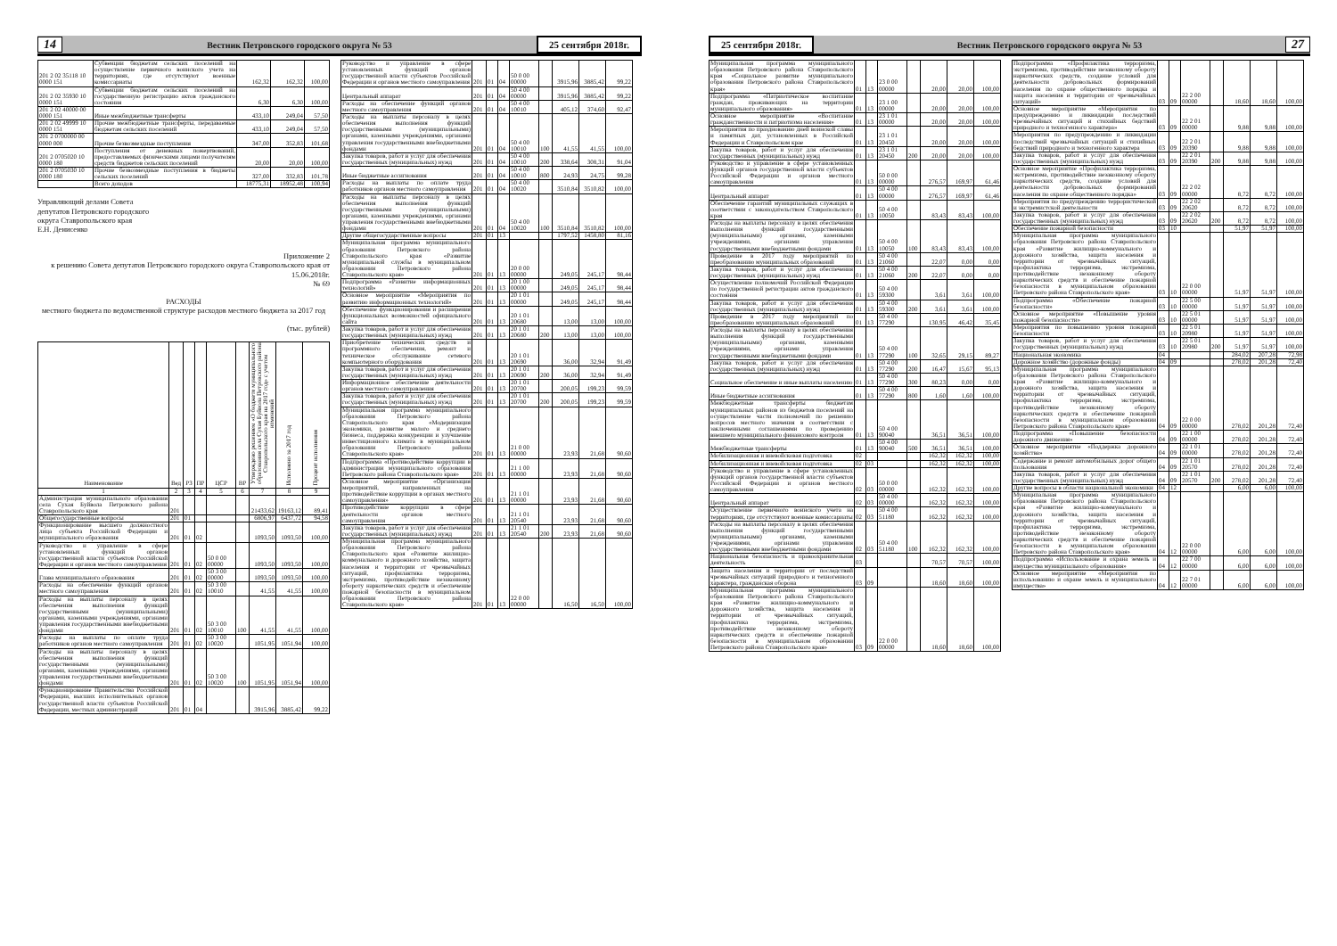14
Вестник Петровского городского округа № 53
25 сентября 2018г.
| 201 2 02 35118 10 0000 151 | Субвенции бюджетам сельских поселений на осуществление первичного воинского учета на территориях, где отсутствуют военные комиссариаты | 162,32 | 162,32 | 100,00 |
| 201 2 02 35930 10 0000 151 | Субвенции бюджетам сельских поселений на государственную регистрацию актов гражданского состояния | 6,30 | 6,30 | 100,00 |
| 201 2 02 40000 00 0000 151 | Иные межбюджетные трансферты | 433,10 | 249,04 | 57,50 |
| 201 2 02 49999 10 0000 151 | Прочие межбюджетные трансферты, передаваемые бюджетам сельских поселений | 433,10 | 249,04 | 57,50 |
| 201 2 0700000 00 0000 000 | Прочие безвозмездные поступления | 347,00 | 352,83 | 101,68 |
| 201 2 0705020 10 0000 180 | Поступления от денежных пожертвований, предоставляемых физическими лицами получателям средств бюджетов сельских поселений | 20,00 | 20,00 | 100,00 |
| 201 2 0705030 10 0000 180 | Прочие безвозмездные поступления в бюджеты сельских поселений | 327,00 | 332,83 | 101,78 |
| | Всего доходов | 18775,31 | 18952,48 | 100,94 |
Управляющий делами Совета
депутатов Петровского городского
округа Ставропольского края
Е.Н. Денисенко
Приложение 2
к решению Совета депутатов Петровского городского округа Ставропольского края от 15.06.2018г.
№ 69
РАСХОДЫ
местного бюджета по ведомственной структуре расходов местного бюджета за 2017 год
(тыс. рублей)
| Наименование | Вед | РЗ | ПР | ЦСР | ВР | Утверждено решением «О бюджете муниципального образования села Сухая Буйвола Петровского района Ставропольского края на 2017 год» с учетом изменений | Исполнено за 2017 год | Процент исполнения |
| --- | --- | --- | --- | --- | --- | --- | --- | --- |
| 1 | 2 | 3 | 4 | 5 | 6 | 7 | 8 | 9 |
| Администрация муниципального образования села Сухая Буйвола Петровского района Ставропольского края | 201 | | | | | 21433,62 | 19163,12 | 89,41 |
| Общегосударственные вопросы | 201 | 01 | | | | 6806,97 | 6437,72 | 94,58 |
| Функционирование высшего должностного лица субъекта Российской Федерации и муниципального образования | 201 | 01 | 02 | | | 1093,50 | 1093,50 | 100,00 |
| Руководство и управление в сфере установленных функций органов государственной власти субъектов Российской Федерации и органов местного самоуправления | 201 | 01 | 02 | 50 0 00 00000 | | 1093,50 | 1093,50 | 100,00 |
| Глава муниципального образования | 201 | 01 | 02 | 50 3 00 00000 | | 1093,50 | 1093,50 | 100,00 |
| Расходы на обеспечение функций органов местного самоуправления | 201 | 01 | 02 | 50 3 00 10010 | | 41,55 | 41,55 | 100,00 |
| Расходы на выплаты персоналу в целях обеспечения выполнения функций государственными (муниципальными) органами, казенными учреждениями, органами управления государственными внебюджетными фондами | 201 | 01 | 02 | 50 3 00 10010 | 100 | 41,55 | 41,55 | 100,00 |
| Расходы на выплаты по оплате труда работников органов местного самоуправления | 201 | 01 | 02 | 50 3 00 10020 | | 1051,95 | 1051,94 | 100,00 |
| Расходы на выплаты персоналу в целях обеспечения выполнения функций государственными (муниципальными) органами, казенными учреждениями, органами управления государственными внебюджетными фондами | 201 | 01 | 02 | 50 3 00 10020 | 100 | 1051,95 | 1051,94 | 100,00 |
| Функционирование Правительства Российской Федерации, высших исполнительных органов государственной власти субъектов Российской Федерации, местных администраций | 201 | 01 | 04 | | | 3915,96 | 3885,42 | 99,22 |
| Руководство и управление в сфере установленных функций органов государственной власти субъектов Российской Федерации и органов местного самоуправления | 201 | 01 | 04 | 50 0 00 00000 | | 3915,96 | 3885,42 | 99,22 |
| Центральный аппарат | 201 | 01 | 04 | 50 4 00 00000 | | 3915,96 | 3885,42 | 99,22 |
| Расходы на обеспечение функций органов местного самоуправления | 201 | 01 | 04 | 50 4 00 10010 | | 405,12 | 374,60 | 92,47 |
| Расходы на выплаты персоналу в целях обеспечения выполнения функций государственными (муниципальными) органами, казенными учреждениями, органами управления государственными внебюджетными фондами | 201 | 01 | 04 | 50 4 00 10010 | 100 | 41,55 | 41,55 | 100,00 |
| Закупка товаров, работ и услуг для обеспечения государственных (муниципальных) нужд | 201 | 01 | 04 | 50 4 00 10010 | 200 | 338,64 | 308,31 | 91,04 |
| Иные бюджетные ассигнования | 201 | 01 | 04 | 50 4 00 10010 | 800 | 24,93 | 24,75 | 99,28 |
| Расходы на выплаты по оплате труда работников органов местного самоуправления | 201 | 01 | 04 | 50 4 00 10020 | | 3510,84 | 3510,82 | 100,00 |
| Расходы на выплаты персоналу в целях обеспечения выполнения функций государственными (муниципальными) органами, казенными учреждениями, органами управления государственными внебюджетными фондами | 201 | 01 | 04 | 50 4 00 10020 | 100 | 3510,84 | 3510,82 | 100,00 |
| Другие общегосударственные вопросы | 201 | 01 | 13 | | | 1797,52 | 1458,80 | 81,16 |
| Муниципальная программа муниципального образования Петровского района Ставропольского края «Развитие муниципальной службы в муниципальном образовании Петровского района Ставропольского края» | 201 | 01 | 13 | 20 0 00 00000 | | 249,05 | 245,17 | 98,44 |
| Подпрограмма «Развитие информационных технологий» | 201 | 01 | 13 | 20 1 00 00000 | | 249,05 | 245,17 | 98,44 |
| Основное мероприятие «Мероприятия по развитию информационных технологий» | 201 | 01 | 13 | 20 1 01 00000 | | 249,05 | 245,17 | 98,44 |
| Обеспечение функционирования и расширения функциональных возможностей официального сайта | 201 | 01 | 13 | 20 1 01 20680 | | 13,00 | 13,00 | 100,00 |
| Закупка товаров, работ и услуг для обеспечения государственных (муниципальных) нужд | 201 | 01 | 13 | 20 1 01 20680 | 200 | 13,00 | 13,00 | 100,00 |
| Приобретение технических средств и программного обеспечения, ремонт и техническое обслуживание сетевого компьютерного оборудования | 201 | 01 | 13 | 20 1 01 20690 | | 36,00 | 32,94 | 91,49 |
| Закупка товаров, работ и услуг для обеспечения государственных (муниципальных) нужд | 201 | 01 | 13 | 20 1 01 20690 | 200 | 36,00 | 32,94 | 91,49 |
| Информационное обеспечение деятельности органов местного самоуправления | 201 | 01 | 13 | 20 1 01 20700 | | 200,05 | 199,23 | 99,59 |
| Закупка товаров, работ и услуг для обеспечения государственных (муниципальных) нужд | 201 | 01 | 13 | 20 1 01 20700 | 200 | 200,05 | 199,23 | 99,59 |
| Муниципальная программа муниципального образования Петровского района Ставропольского края «Модернизация экономики, развитие малого и среднего бизнеса, поддержка конкуренции и улучшение инвестиционного климата в муниципальном образовании Петровского района Ставропольского края» | 201 | 01 | 13 | 21 0 00 00000 | | 23,93 | 21,68 | 90,60 |
| Подпрограмма «Противодействие коррупции в администрации муниципального образования Петровского района Ставропольского края» | 201 | 01 | 13 | 21 1 00 00000 | | 23,93 | 21,68 | 90,60 |
| Основное мероприятие «Организация мероприятий, направленных на противодействие коррупции в органах местного самоуправления» | 201 | 01 | 13 | 21 1 01 00000 | | 23,93 | 21,68 | 90,60 |
| Противодействие коррупции в сфере деятельности органов местного самоуправления | 201 | 01 | 13 | 21 1 01 20540 | | 23,93 | 21,68 | 90,60 |
| Закупка товаров, работ и услуг для обеспечения государственных (муниципальных) нужд | 201 | 01 | 13 | 21 1 01 20540 | 200 | 23,93 | 21,68 | 90,60 |
| Муниципальная программа муниципального образования Петровского района Ставропольского края «Развитие жилищно-коммунального и дорожного хозяйства, защита населения и территории от чрезвычайных ситуаций, профилактика терроризма, экстремизма, противодействие незаконному обороту наркотических средств и обеспечение пожарной безопасности в муниципальном образовании Петровского района Ставропольского края» | 201 | 01 | 13 | 22 0 00 00000 | | 16,50 | 16,50 | 100,00 |
25 сентября 2018г.
Вестник Петровского городского округа № 53
27
| Муниципальная программа муниципального образования Петровского района Ставропольского края «Социальное развитие муниципального образования Петровского района Ставропольского края» | 01 | 13 | 23 0 00 00000 | | 20,00 | 20,00 | 100,00 |
| Подпрограмма «Патриотическое воспитание граждан, проживающих на территории муниципального образования» | 01 | 13 | 23 1 00 00000 | | 20,00 | 20,00 | 100,00 |
| Основное мероприятие «Воспитание гражданственности и патриотизма населения» | 01 | 13 | 23 1 01 00000 | | 20,00 | 20,00 | 100,00 |
| Мероприятия по празднованию дней воинской славы и памятных дат, установленных в Российской Федерации и Ставропольском крае | 01 | 13 | 23 1 01 20450 | | 20,00 | 20,00 | 100,00 |
| Закупка товаров, работ и услуг для обеспечения государственных (муниципальных) нужд | 01 | 13 | 23 1 01 20450 | 200 | 20,00 | 20,00 | 100,00 |
| Руководство и управление в сфере установленных функций органов государственной власти субъектов Российской Федерации и органов местного самоуправления | 01 | 13 | 50 0 00 00000 | | 276,57 | 169,97 | 61,46 |
| Центральный аппарат | 01 | 13 | 50 4 00 00000 | | 276,57 | 169,97 | 61,46 |
| Обеспечение гарантий муниципальных служащих в соответствии с законодательством Ставропольского края | 01 | 13 | 50 4 00 10050 | | 83,43 | 83,43 | 100,00 |
| Расходы на выплаты персоналу в целях обеспечения выполнения функций государственными (муниципальными) органами, казенными учреждениями, органами управления государственными внебюджетными фондами | 01 | 13 | 50 4 00 10050 | 100 | 83,43 | 83,43 | 100,00 |
| Проведение в 2017 году мероприятий по преобразованию муниципальных образований | 01 | 13 | 50 4 00 21060 | | 22,07 | 0,00 | 0,00 |
| Закупка товаров, работ и услуг для обеспечения государственных (муниципальных) нужд | 01 | 13 | 50 4 00 21060 | 200 | 22,07 | 0,00 | 0,00 |
| Осуществление полномочий Российской Федерации по государственной регистрации актов гражданского состояния | 01 | 13 | 50 4 00 59300 | | 3,61 | 3,61 | 100,00 |
| Закупка товаров, работ и услуг для обеспечения государственных (муниципальных) нужд | 01 | 13 | 50 4 00 59300 | 200 | 3,61 | 3,61 | 100,00 |
| Проведение в 2017 году мероприятий по преобразованию муниципальных образований | 01 | 13 | 50 4 00 77290 | | 130,95 | 46,42 | 35,45 |
| Расходы на выплаты персоналу в целях обеспечения выполнения функций государственными (муниципальными) органами, казенными учреждениями, органами управления государственными внебюджетными фондами | 01 | 13 | 50 4 00 77290 | 100 | 32,65 | 29,15 | 89,27 |
| Закупка товаров, работ и услуг для обеспечения государственных (муниципальных) нужд | 01 | 13 | 50 4 00 77290 | 200 | 16,47 | 15,67 | 95,13 |
| Социальное обеспечение и иные выплаты населению | 01 | 13 | 50 4 00 77290 | 300 | 80,23 | 0,00 | 0,00 |
| Иные бюджетные ассигнования | 01 | 13 | 50 4 00 77290 | 800 | 1,60 | 1,60 | 100,00 |
| Межбюджетные трансферты бюджетам муниципальных районов из бюджетов поселений на осуществление части полномочий по решению вопросов местного значения в соответствии с заключенными соглашениями по проведению внешнего муниципального финансового контроля | 01 | 13 | 50 4 00 90040 | | 36,51 | 36,51 | 100,00 |
| Межбюджетные трансферты | 01 | 13 | 50 4 00 90040 | 500 | 36,51 | 36,51 | 100,00 |
| Мобилизационная и вневойсковая подготовка | 02 | | | | 162,32 | 162,32 | 100,00 |
| Мобилизационная и вневойсковая подготовка | 02 | 03 | | | 162,32 | 162,32 | 100,00 |
| Руководство и управление в сфере установленных функций органов государственной власти субъектов Российской Федерации и органов местного самоуправления | 02 | 03 | 50 0 00 00000 | | 162,32 | 162,32 | 100,00 |
| Центральный аппарат | 02 | 03 | 50 4 00 00000 | | 162,32 | 162,32 | 100,00 |
| Осуществление первичного воинского учета на территориях, где отсутствуют военные комиссариаты | 02 | 03 | 50 4 00 51180 | | 162,32 | 162,32 | 100,00 |
| Расходы на выплаты персоналу в целях обеспечения выполнения функций государственными (муниципальными) органами, казенными учреждениями, органами управления государственными внебюджетными фондами | 02 | 03 | 50 4 00 51180 | 100 | 162,32 | 162,32 | 100,00 |
| Национальная безопасность и правоохранительная деятельность | 03 | | | | 70,57 | 70,57 | 100,00 |
| Защита населения и территории от последствий чрезвычайных ситуаций природного и техногенного характера, гражданская оборона | 03 | 09 | | | 18,60 | 18,60 | 100,00 |
| Муниципальная программа муниципального образования Петровского района Ставропольского края «Развитие жилищно-коммунального и дорожного хозяйства, защита населения и территории от чрезвычайных ситуаций, профилактика терроризма, экстремизма, противодействие незаконному обороту наркотических средств и обеспечение пожарной безопасности в муниципальном образовании Петровского района Ставропольского края» | 03 | 09 | 22 0 00 00000 | | 18,60 | 18,60 | 100,00 |
| Подпрограмма «Профилактика терроризма, экстремизма, противодействие незаконному обороту наркотических средств, создание условий для деятельности добровольных формирований населения по охране общественного порядка и защита населения и территории от чрезвычайных ситуаций» | 03 | 09 | 22 2 00 00000 | | 18,60 | 18,60 | 100,00 |
| Основное мероприятие «Мероприятия по предупреждению и ликвидации последствий чрезвычайных ситуаций и стихийных бедствий природного и техногенного характера» | 03 | 09 | 22 2 01 00000 | | 9,88 | 9,88 | 100,00 |
| Мероприятия по предупреждению и ликвидации последствий чрезвычайных ситуаций и стихийных бедствий природного и техногенного характера | 03 | 09 | 22 2 01 20390 | | 9,88 | 9,88 | 100,00 |
| Закупка товаров, работ и услуг для обеспечения государственных (муниципальных) нужд | 03 | 09 | 22 2 01 20390 | 200 | 9,88 | 9,88 | 100,00 |
| Основное мероприятие «Профилактика терроризма, экстремизма, противодействие незаконному обороту наркотических средств, создание условий для деятельности добровольных формирований населения по охране общественного порядка» | 03 | 09 | 22 2 02 00000 | | 8,72 | 8,72 | 100,00 |
| Мероприятия по предупреждению террористической и экстремистской деятельности | 03 | 09 | 22 2 02 20620 | | 8,72 | 8,72 | 100,00 |
| Закупка товаров, работ и услуг для обеспечения государственных (муниципальных) нужд | 03 | 09 | 22 2 02 20620 | 200 | 8,72 | 8,72 | 100,00 |
| Обеспечение пожарной безопасности | 03 | 10 | | | 51,97 | 51,97 | 100,00 |
| Муниципальная программа муниципального образования Петровского района Ставропольского края «Развитие жилищно-коммунального и дорожного хозяйства, защита населения и территории от чрезвычайных ситуаций, профилактика терроризма, экстремизма, противодействие незаконному обороту наркотических средств и обеспечение пожарной безопасности в муниципальном образовании Петровского района Ставропольского края» | 03 | 10 | 22 0 00 00000 | | 51,97 | 51,97 | 100,00 |
| Подпрограмма «Обеспечение пожарной безопасности» | 03 | 10 | 22 5 00 00000 | | 51,97 | 51,97 | 100,00 |
| Основное мероприятие «Повышение уровня пожарной безопасности» | 03 | 10 | 22 5 01 00000 | | 51,97 | 51,97 | 100,00 |
| Мероприятия по повышению уровня пожарной безопасности | 03 | 10 | 22 5 01 20980 | | 51,97 | 51,97 | 100,00 |
| Закупка товаров, работ и услуг для обеспечения государственных (муниципальных) нужд | 03 | 10 | 22 5 01 20980 | 200 | 51,97 | 51,97 | 100,00 |
| Национальная экономика | 04 | | | | 284,02 | 207,28 | 72,98 |
| Дорожное хозяйство (дорожные фонды) | 04 | 09 | | | 278,02 | 201,28 | 72,40 |
| Муниципальная программа муниципального образования Петровского района Ставропольского края «Развитие жилищно-коммунального и дорожного хозяйства, защита населения и территории от чрезвычайных ситуаций, профилактика терроризма, экстремизма, противодействие незаконному обороту наркотических средств и обеспечение пожарной безопасности в муниципальном образовании Петровского района Ставропольского края» | 04 | 09 | 22 0 00 00000 | | 278,02 | 201,28 | 72,40 |
| Подпрограмма «Повышение безопасности дорожного движения» | 04 | 09 | 22 1 00 00000 | | 278,02 | 201,28 | 72,40 |
| Основное мероприятие «Поддержка дорожного хозяйства» | 04 | 09 | 22 1 01 00000 | | 278,02 | 201,28 | 72,40 |
| Содержание и ремонт автомобильных дорог общего пользования | 04 | 09 | 22 1 01 20570 | | 278,02 | 201,28 | 72,40 |
| Закупка товаров, работ и услуг для обеспечения государственных (муниципальных) нужд | 04 | 09 | 22 1 01 20570 | 200 | 278,02 | 201,28 | 72,40 |
| Другие вопросы в области национальной экономики | 04 | 12 | | | 6,00 | 6,00 | 100,00 |
| Муниципальная программа муниципального образования Петровского района Ставропольского края «Развитие жилищно-коммунального и дорожного хозяйства, защита населения и территории от чрезвычайных ситуаций, профилактика терроризма, экстремизма, противодействие незаконному обороту наркотических средств и обеспечение пожарной безопасности в муниципальном образовании Петровского района Ставропольского края» | 04 | 12 | 22 0 00 00000 | | 6,00 | 6,00 | 100,00 |
| Подпрограмма «Использование и охрана земель и имущества муниципального образования» | 04 | 12 | 22 7 00 00000 | | 6,00 | 6,00 | 100,00 |
| Основное мероприятие «Мероприятия по использованию и охране земель и муниципального имущества» | 04 | 12 | 22 7 01 00000 | | 6,00 | 6,00 | 100,00 |